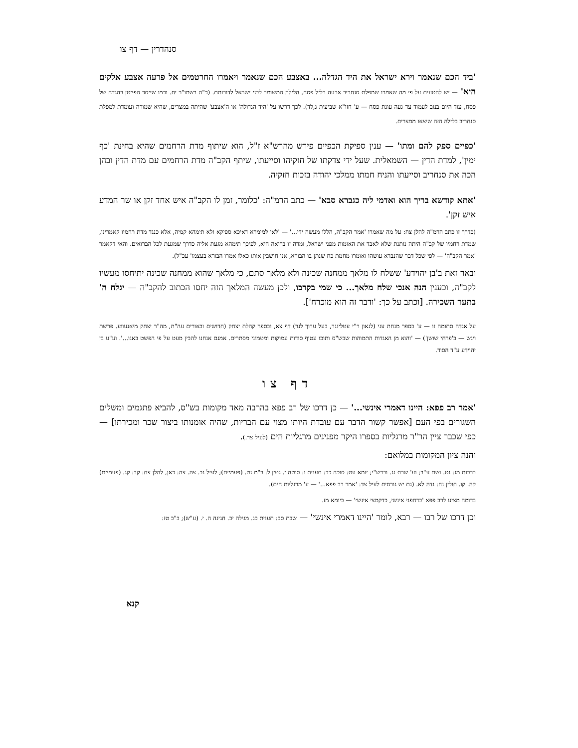סנהדרין — דף צו
'ביד הכם שנאמר וירא ישראל את היד הגדלה... באצבע הכם שנאמר ויאמרו החרטמים אל פרעה אצבע אלקים היא' — יש להטעים על פי מה שאמרו שמפלת סנחריב ארעה בליל פסח, הלילה המשומר לבני ישראל לדורותם. (כ"ה בשמו"ר יח. וכמו שייסד הפייטן בהגדה של פסח, עוד היום בנוב לעמוד עד געה עונת פסח — ע' חזו"א שביעית ג,לד). לכך דרשו על 'היד הגדולה' או ה'אצבע' שהיתה במצרים, שהיא שמורה ועומדת למפלת סנחריב בלילה הזה שיצאו ממצרים.
'כפיים ספק להם ומתו' — ענין ספיקת הכפיים פירש מהרש"א ז"ל, הוא שיתוף מדת הרחמים שהיא בחינת 'כף ימין', למדת הדין — השמאלית. שעל ידי צדקתו של חזקיהו וסייעתו, שיתף הקב"ה מדת הרחמים עם מדת הדין ובהן הכה את סנחריב וסייעתו והניח חמתו ממלכי יהודה בזכות חזקיה.
'אתא קודשא בריך הוא ואדמי ליה כגברא סבא' — כתב הרמ"ה: 'כלומר, זמן לו הקב"ה איש אחד זקן או שר המדע איש זקן'.
(כדרך זו כתב הרמ"ה להלן צח: על מה שאמרו 'אמר הקב"ה, הללו מעשה ידי...' — 'לאו למימרא דאיכא ספיקא ולא תימהא קמיה, אלא כנגד מדת רחמיו קאמרינן, שמדת רחמיו של קב"ה היתה נותנת שלא לאבד את האומות מפני ישראל, ומדה זו ברואה היא, לפיכך תימהא מגעת אליה כדרך שמגעת לכל הברואים. והאי דקאמר 'אמר הקב"ה' — לפי שכל דבר שהנברא עושהו ואומרו מחמת כח שנתן בו הבורא, אנו חושבין אותו כאלו אמרו הבורא בעצמו' עכ"ל).
ובאר זאת ב'בן יהוידע' ששלח לו מלאך ממחנה שכינה ולא מלאך סתם, כי מלאך שהוא ממחנה שכינה יתיחסו מעשיו לקב"ה, וכענין הנה אנכי שלח מלאך... כי שמי בקרבו, ולכן מעשה המלאך הזה יחסו הכתוב להקב"ה — יגלח ה' בתער השכירה. [וכתב על כך: 'ודבר זה הוא מוכרח'].
על אגדה סתומה זו — ע' בספר מנחת עני (לגאון ר"י עטלינגר, בעל ערוך לנר) דף צא, ובספר קהלת יצחק (חדושים ובאורים עה"ת, מה"ר יצחק מיאנעווע. פרשת ויגש — ב'פרחי שושן') — 'והוא מן האגדות התמוהות שבש"ס ותוכו עטוף סודות עמוקות ומטמוני מסתרים. אמנם אנחנו להבין מעט על פי הפשט באנו...'. וע"ע בן יהוידע ע"ד הסוד.
דף צו
'אמר רב פפא: היינו דאמרי אינשי...' — כן דרכו של רב פפא בהרבה מאד מקומות בש"ס, להביא פתגמים ומשלים השגורים בפי העם [אפשר קשור הדבר עם עובדת היותו מצוי עם הבריות, שהיה אומנותו ביצור שכר ומכירתו] — כפי שכבר ציין הר"ר מרגליות בספרו היקר מפנינים מרגליות הים (לעיל צד.).
והנה ציון המקומות במלואם:
ברכות מג: נט. ושם ע"ב; וע' שבת נג. וברש"י; יומא עט: סוכה כב: תענית ו: סוטה י. גטין ל: ב"מ נט. (פעמיים); לעיל נב. צה. צה: כאן, להלן צח: קב: קג. (פעמיים) קה. קו. חולין נח: נדה לא. (גם יש גורסים לעיל צד: 'אמר רב פפא...' — ע' מרגליות הים).
בדומה מצינו לרב פפא 'כדחפני אינשי, כדקמצי אינשי' — ביומא מז.
וכן דרכו של רבו — רבא, לומר 'היינו דאמרי אינשי' — שבת סב: תענית כג. מגילה יב. חגיגה ה. י. (ע"ש); ב"ב טז:
קנא